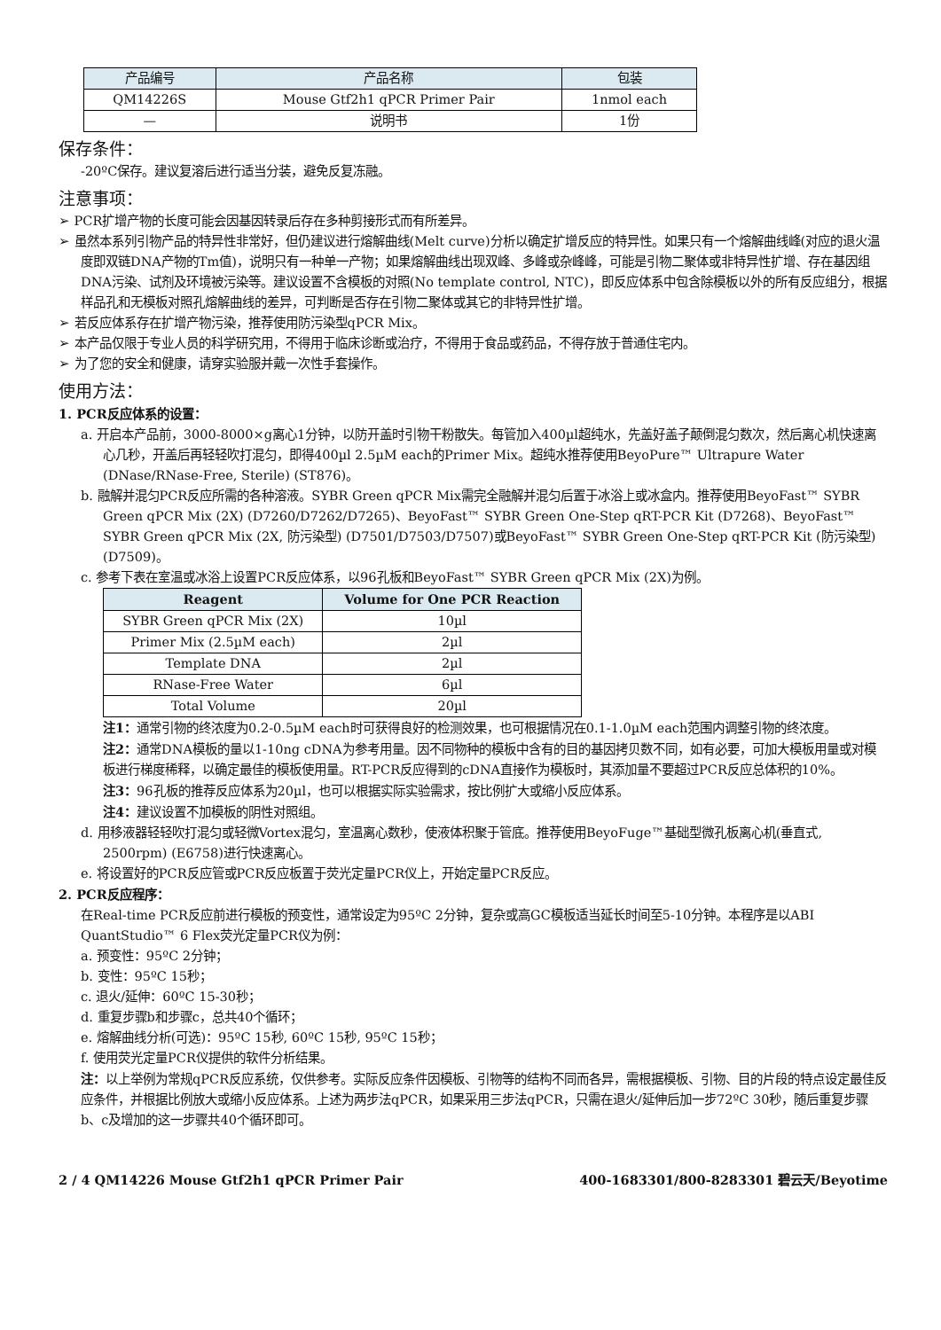| 产品编号 | 产品名称 | 包装 |
| --- | --- | --- |
| QM14226S | Mouse Gtf2h1 qPCR Primer Pair | 1nmol each |
| — | 说明书 | 1份 |
保存条件：
-20ºC保存。建议复溶后进行适当分装，避免反复冻融。
注意事项：
➢ PCR扩增产物的长度可能会因基因转录后存在多种剪接形式而有所差异。
➢ 虽然本系列引物产品的特异性非常好，但仍建议进行熔解曲线(Melt curve)分析以确定扩增反应的特异性。如果只有一个熔解曲线峰(对应的退火温度即双链DNA产物的Tm值)，说明只有一种单一产物；如果熔解曲线出现双峰、多峰或杂峰峰，可能是引物二聚体或非特异性扩增、存在基因组DNA污染、试剂及环境被污染等。建议设置不含模板的对照(No template control, NTC)，即反应体系中包含除模板以外的所有反应组分，根据样品孔和无模板对照孔熔解曲线的差异，可判断是否存在引物二聚体或其它的非特异性扩增。
➢ 若反应体系存在扩增产物污染，推荐使用防污染型qPCR Mix。
➢ 本产品仅限于专业人员的科学研究用，不得用于临床诊断或治疗，不得用于食品或药品，不得存放于普通住宅内。
➢ 为了您的安全和健康，请穿实验服并戴一次性手套操作。
使用方法：
1. PCR反应体系的设置：
a. 开启本产品前，3000-8000×g离心1分钟，以防开盖时引物干粉散失。每管加入400µl超纯水，先盖好盖子颠倒混匀数次，然后离心机快速离心几秒，开盖后再轻轻吹打混匀，即得400µl 2.5µM each的Primer Mix。超纯水推荐使用BeyoPure™ Ultrapure Water (DNase/RNase-Free, Sterile) (ST876)。
b. 融解并混匀PCR反应所需的各种溶液。SYBR Green qPCR Mix需完全融解并混匀后置于冰浴上或冰盒内。推荐使用BeyoFast™ SYBR Green qPCR Mix (2X) (D7260/D7262/D7265)、BeyoFast™ SYBR Green One-Step qRT-PCR Kit (D7268)、BeyoFast™ SYBR Green qPCR Mix (2X, 防污染型) (D7501/D7503/D7507)或BeyoFast™ SYBR Green One-Step qRT-PCR Kit (防污染型) (D7509)。
c. 参考下表在室温或冰浴上设置PCR反应体系，以96孔板和BeyoFast™ SYBR Green qPCR Mix (2X)为例。
| Reagent | Volume for One PCR Reaction |
| --- | --- |
| SYBR Green qPCR Mix (2X) | 10µl |
| Primer Mix (2.5µM each) | 2µl |
| Template DNA | 2µl |
| RNase-Free Water | 6µl |
| Total Volume | 20µl |
注1：通常引物的终浓度为0.2-0.5µM each时可获得良好的检测效果，也可根据情况在0.1-1.0µM each范围内调整引物的终浓度。
注2：通常DNA模板的量以1-10ng cDNA为参考用量。因不同物种的模板中含有的目的基因拷贝数不同，如有必要，可加大模板用量或对模板进行梯度稀释，以确定最佳的模板使用量。RT-PCR反应得到的cDNA直接作为模板时，其添加量不要超过PCR反应总体积的10%。
注3：96孔板的推荐反应体系为20µl，也可以根据实际实验需求，按比例扩大或缩小反应体系。
注4：建议设置不加模板的阴性对照组。
d. 用移液器轻轻吹打混匀或轻微Vortex混匀，室温离心数秒，使液体积聚于管底。推荐使用BeyoFuge™基础型微孔板离心机(垂直式, 2500rpm) (E6758)进行快速离心。
e. 将设置好的PCR反应管或PCR反应板置于荧光定量PCR仪上，开始定量PCR反应。
2. PCR反应程序：
在Real-time PCR反应前进行模板的预变性，通常设定为95ºC 2分钟，复杂或高GC模板适当延长时间至5-10分钟。本程序是以ABI QuantStudio™ 6 Flex荧光定量PCR仪为例：
a. 预变性：95ºC 2分钟；
b. 变性：95ºC 15秒；
c. 退火/延伸：60ºC 15-30秒；
d. 重复步骤b和步骤c，总共40个循环；
e. 熔解曲线分析(可选)：95ºC 15秒, 60ºC 15秒, 95ºC 15秒；
f. 使用荧光定量PCR仪提供的软件分析结果。
注：以上举例为常规qPCR反应系统，仅供参考。实际反应条件因模板、引物等的结构不同而各异，需根据模板、引物、目的片段的特点设定最佳反应条件，并根据比例放大或缩小反应体系。上述为两步法qPCR，如果采用三步法qPCR，只需在退火/延伸后加一步72ºC 30秒，随后重复步骤b、c及增加的这一步骤共40个循环即可。
2 / 4 QM14226 Mouse Gtf2h1 qPCR Primer Pair 400-1683301/800-8283301 碧云天/Beyotime